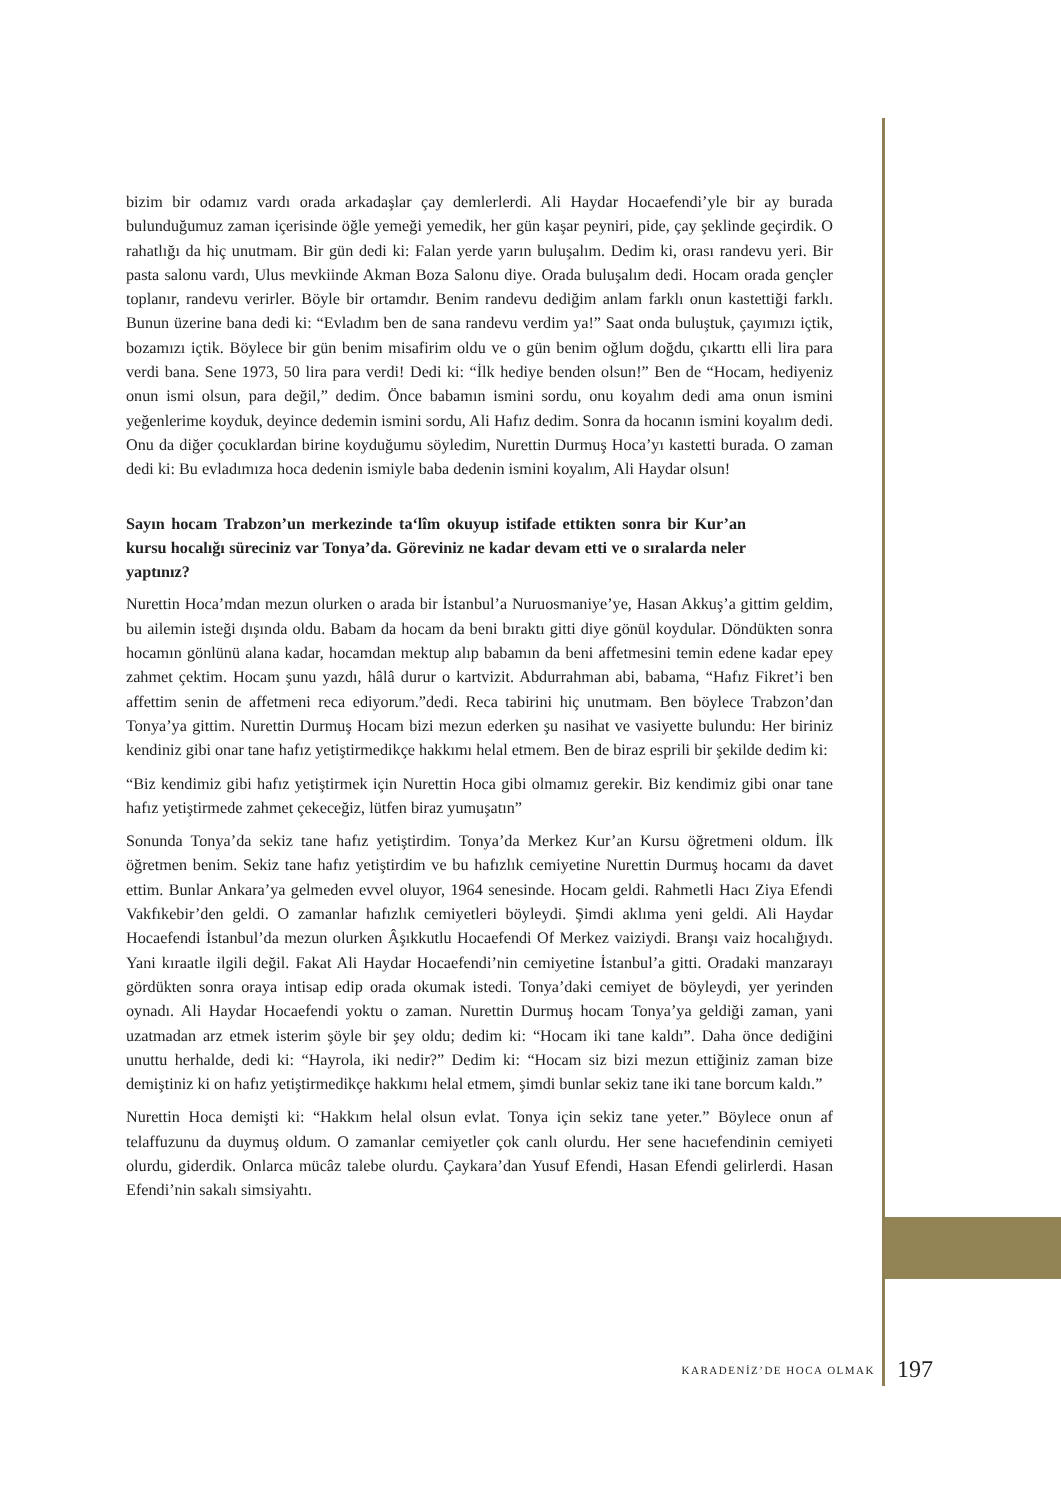bizim bir odamız vardı orada arkadaşlar çay demlerlerdi. Ali Haydar Hocaefendi’yle bir ay burada bulunduğumuz zaman içerisinde öğle yemeği yemedik, her gün kaşar peyniri, pide, çay şeklinde geçirdik. O rahatlığı da hiç unutmam. Bir gün dedi ki: Falan yerde yarın buluşalım. Dedim ki, orası randevu yeri. Bir pasta salonu vardı, Ulus mevkiinde Akman Boza Salonu diye. Orada buluşalım dedi. Hocam orada gençler toplanır, randevu verirler. Böyle bir ortamdır. Benim randevu dediğim anlam farklı onun kastettiği farklı. Bunun üzerine bana dedi ki: “Evladım ben de sana randevu verdim ya!” Saat onda buluştuk, çayımızı içtik, bozamızı içtik. Böylece bir gün benim misafirim oldu ve o gün benim oğlum doğdu, çıkarttı elli lira para verdi bana. Sene 1973, 50 lira para verdi! Dedi ki: “İlk hediye benden olsun!” Ben de “Hocam, hediyeniz onun ismi olsun, para değil,” dedim. Önce babamın ismini sordu, onu koyalım dedi ama onun ismini yeğenlerime koyduk, deyince dedemin ismini sordu, Ali Hafız dedim. Sonra da hocanın ismini koyalım dedi. Onu da diğer çocuklardan birine koyduğumu söyledim, Nurettin Durmuş Hoca’yı kastetti burada. O zaman dedi ki: Bu evladımıza hoca dedenin ismiyle baba dedenin ismini koyalım, Ali Haydar olsun!
Sayın hocam Trabzon’un merkezinde ta‘lîm okuyup istifade ettikten sonra bir Kur’an kursu hocalığı süreciniz var Tonya’da. Göreviniz ne kadar devam etti ve o sıralarda neler yaptınız?
Nurettin Hoca’mdan mezun olurken o arada bir İstanbul’a Nuruosmaniye’ye, Hasan Akkuş’a gittim geldim, bu ailemin isteği dışında oldu. Babam da hocam da beni bıraktı gitti diye gönül koydular. Döndükten sonra hocamın gönlünü alana kadar, hocamdan mektup alıp babamın da beni affetmesini temin edene kadar epey zahmet çektim. Hocam şunu yazdı, hâlâ durur o kartvizit. Abdurrahman abi, babama, “Hafız Fikret’i ben affettim senin de affetmeni reca ediyorum.”dedi. Reca tabirini hiç unutmam. Ben böylece Trabzon’dan Tonya’ya gittim. Nurettin Durmuş Hocam bizi mezun ederken şu nasihat ve vasiyette bulundu: Her biriniz kendiniz gibi onar tane hafız yetiştirmedikçe hakkımı helal etmem. Ben de biraz esprili bir şekilde dedim ki:
“Biz kendimiz gibi hafız yetiştirmek için Nurettin Hoca gibi olmamız gerekir. Biz kendimiz gibi onar tane hafız yetiştirmede zahmet çekeceğiz, lütfen biraz yumuşatın”
Sonunda Tonya’da sekiz tane hafız yetiştirdim. Tonya’da Merkez Kur’an Kursu öğretmeni oldum. İlk öğretmen benim. Sekiz tane hafız yetiştirdim ve bu hafızlık cemiyetine Nurettin Durmuş hocamı da davet ettim. Bunlar Ankara’ya gelmeden evvel oluyor, 1964 senesinde. Hocam geldi. Rahmetli Hacı Ziya Efendi Vakfıkebir’den geldi. O zamanlar hafızlık cemiyetleri böyleydi. Şimdi aklıma yeni geldi. Ali Haydar Hocaefendi İstanbul’da mezun olurken Âşıkkutlu Hocaefendi Of Merkez vaiziydi. Branşı vaiz hocalığıydı. Yani kıraatle ilgili değil. Fakat Ali Haydar Hocaefendi’nin cemiyetine İstanbul’a gitti. Oradaki manzarayı gördükten sonra oraya intisap edip orada okumak istedi. Tonya’daki cemiyet de böyleydi, yer yerinden oynadı. Ali Haydar Hocaefendi yoktu o zaman. Nurettin Durmuş hocam Tonya’ya geldiği zaman, yani uzatmadan arz etmek isterim şöyle bir şey oldu; dedim ki: “Hocam iki tane kaldı”. Daha önce dediğini unuttu herhalde, dedi ki: “Hayrola, iki nedir?” Dedim ki: “Hocam siz bizi mezun ettiğiniz zaman bize demiştiniz ki on hafız yetiştirmedikçe hakkımı helal etmem, şimdi bunlar sekiz tane iki tane borcum kaldı.”
Nurettin Hoca demişti ki: “Hakkım helal olsun evlat. Tonya için sekiz tane yeter.” Böylece onun af telaffuzunu da duymuş oldum. O zamanlar cemiyetler çok canlı olurdu. Her sene hacıefendinin cemiyeti olurdu, giderdik. Onlarca mücâz talebe olurdu. Çaykara’dan Yusuf Efendi, Hasan Efendi gelirlerdi. Hasan Efendi’nin sakalı simsiyahtı.
KARADENİZ’DE HOCA OLMAK 197